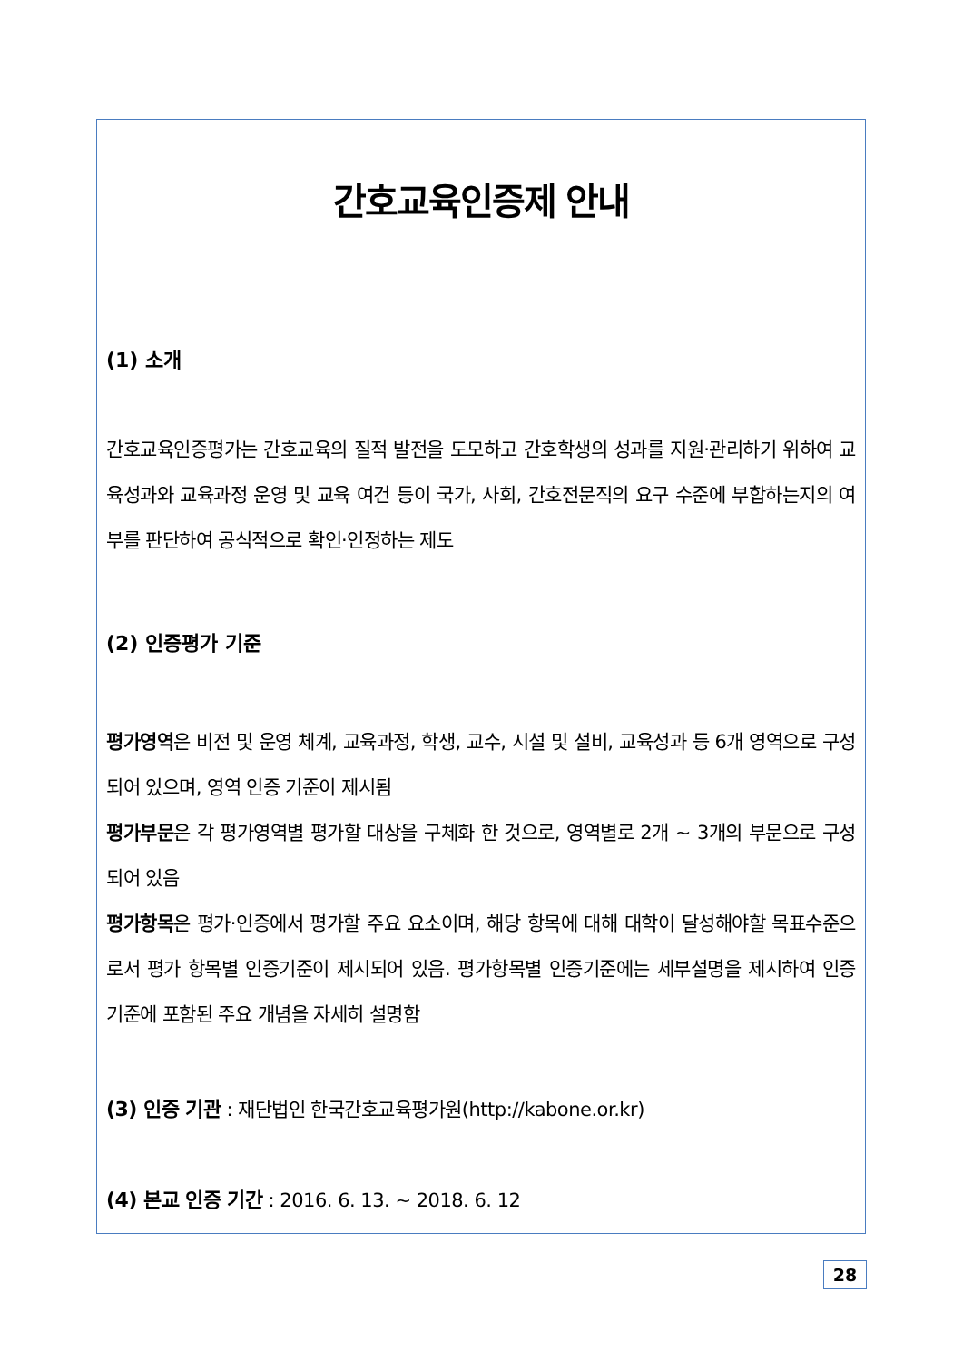간호교육인증제 안내
(1) 소개
간호교육인증평가는 간호교육의 질적 발전을 도모하고 간호학생의 성과를 지원·관리하기 위하여 교육성과와 교육과정 운영 및 교육 여건 등이 국가, 사회, 간호전문직의 요구 수준에 부합하는지의 여부를 판단하여 공식적으로 확인·인정하는 제도
(2) 인증평가 기준
평가영역은 비전 및 운영 체계, 교육과정, 학생, 교수, 시설 및 설비, 교육성과 등 6개 영역으로 구성되어 있으며, 영역 인증 기준이 제시됨
평가부문은 각 평가영역별 평가할 대상을 구체화 한 것으로, 영역별로 2개 ~ 3개의 부문으로 구성되어 있음
평가항목은 평가·인증에서 평가할 주요 요소이며, 해당 항목에 대해 대학이 달성해야할 목표수준으로서 평가 항목별 인증기준이 제시되어 있음. 평가항목별 인증기준에는 세부설명을 제시하여 인증기준에 포함된 주요 개념을 자세히 설명함
(3) 인증 기관 : 재단법인 한국간호교육평가원(http://kabone.or.kr)
(4) 본교 인증 기간 : 2016. 6. 13. ~ 2018. 6. 12
28